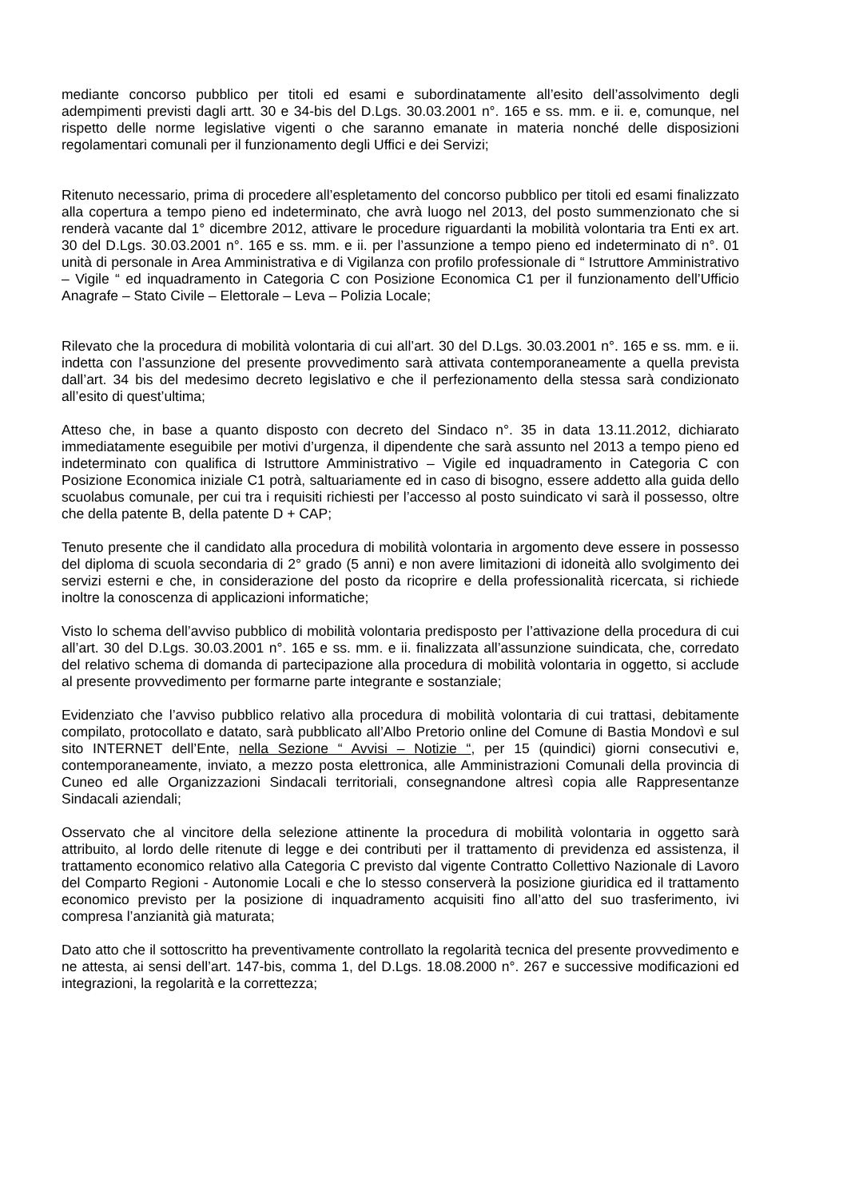mediante concorso pubblico per titoli ed esami e subordinatamente all’esito dell’assolvimento degli adempimenti previsti dagli artt. 30 e 34-bis del D.Lgs. 30.03.2001 n°. 165 e ss. mm. e ii. e, comunque, nel rispetto delle norme legislative vigenti o che saranno emanate in materia nonché delle disposizioni regolamentari comunali per il funzionamento degli Uffici e dei Servizi;
Ritenuto necessario, prima di procedere all’espletamento del concorso pubblico per titoli ed esami finalizzato alla copertura a tempo pieno ed indeterminato, che avrà luogo nel 2013, del posto summenzionato che si renderà vacante dal 1° dicembre 2012, attivare le procedure riguardanti la mobilità volontaria tra Enti ex art. 30 del D.Lgs. 30.03.2001 n°. 165 e ss. mm. e ii. per l’assunzione a tempo pieno ed indeterminato di n°. 01 unità di personale in Area Amministrativa e di Vigilanza con profilo professionale di “ Istruttore Amministrativo – Vigile “ ed inquadramento in Categoria C con Posizione Economica C1 per il funzionamento dell’Ufficio Anagrafe – Stato Civile – Elettorale – Leva – Polizia Locale;
Rilevato che la procedura di mobilità volontaria di cui all’art. 30 del D.Lgs. 30.03.2001 n°. 165 e ss. mm. e ii. indetta con l’assunzione del presente provvedimento sarà attivata contemporaneamente a quella prevista dall’art. 34 bis del medesimo decreto legislativo e che il perfezionamento della stessa sarà condizionato all’esito di quest’ultima;
Atteso che, in base a quanto disposto con decreto del Sindaco n°. 35 in data 13.11.2012, dichiarato immediatamente eseguibile per motivi d’urgenza, il dipendente che sarà assunto nel 2013 a tempo pieno ed indeterminato con qualifica di Istruttore Amministrativo – Vigile ed inquadramento in Categoria C con Posizione Economica iniziale C1 potrà, saltuariamente ed in caso di bisogno, essere addetto alla guida dello scuolabus comunale, per cui tra i requisiti richiesti per l’accesso al posto suindicato vi sarà il possesso, oltre che della patente B, della patente D + CAP;
Tenuto presente che il candidato alla procedura di mobilità volontaria in argomento deve essere in possesso del diploma di scuola secondaria di 2° grado (5 anni) e non avere limitazioni di idoneità allo svolgimento dei servizi esterni e che, in considerazione del posto da ricoprire e della professionalità ricercata, si richiede inoltre la conoscenza di applicazioni informatiche;
Visto lo schema dell’avviso pubblico di mobilità volontaria predisposto per l’attivazione della procedura di cui all’art. 30 del D.Lgs. 30.03.2001 n°. 165 e ss. mm. e ii. finalizzata all’assunzione suindicata, che, corredato del relativo schema di domanda di partecipazione alla procedura di mobilità volontaria in oggetto, si acclude al presente provvedimento per formarne parte integrante e sostanziale;
Evidenziato che l’avviso pubblico relativo alla procedura di mobilità volontaria di cui trattasi, debitamente compilato, protocollato e datato, sarà pubblicato all’Albo Pretorio online del Comune di Bastia Mondovì e sul sito INTERNET dell’Ente, nella Sezione “ Avvisi – Notizie “, per 15 (quindici) giorni consecutivi e, contemporaneamente, inviato, a mezzo posta elettronica, alle Amministrazioni Comunali della provincia di Cuneo ed alle Organizzazioni Sindacali territoriali, consegnandone altresì copia alle Rappresentanze Sindacali aziendali;
Osservato che al vincitore della selezione attinente la procedura di mobilità volontaria in oggetto sarà attribuito, al lordo delle ritenute di legge e dei contributi per il trattamento di previdenza ed assistenza, il trattamento economico relativo alla Categoria C previsto dal vigente Contratto Collettivo Nazionale di Lavoro del Comparto Regioni - Autonomie Locali e che lo stesso conserverà la posizione giuridica ed il trattamento economico previsto per la posizione di inquadramento acquisiti fino all’atto del suo trasferimento, ivi compresa l’anzianità già maturata;
Dato atto che il sottoscritto ha preventivamente controllato la regolarità tecnica del presente provvedimento e ne attesta, ai sensi dell’art. 147-bis, comma 1, del D.Lgs. 18.08.2000 n°. 267 e successive modificazioni ed integrazioni, la regolarità e la correttezza;